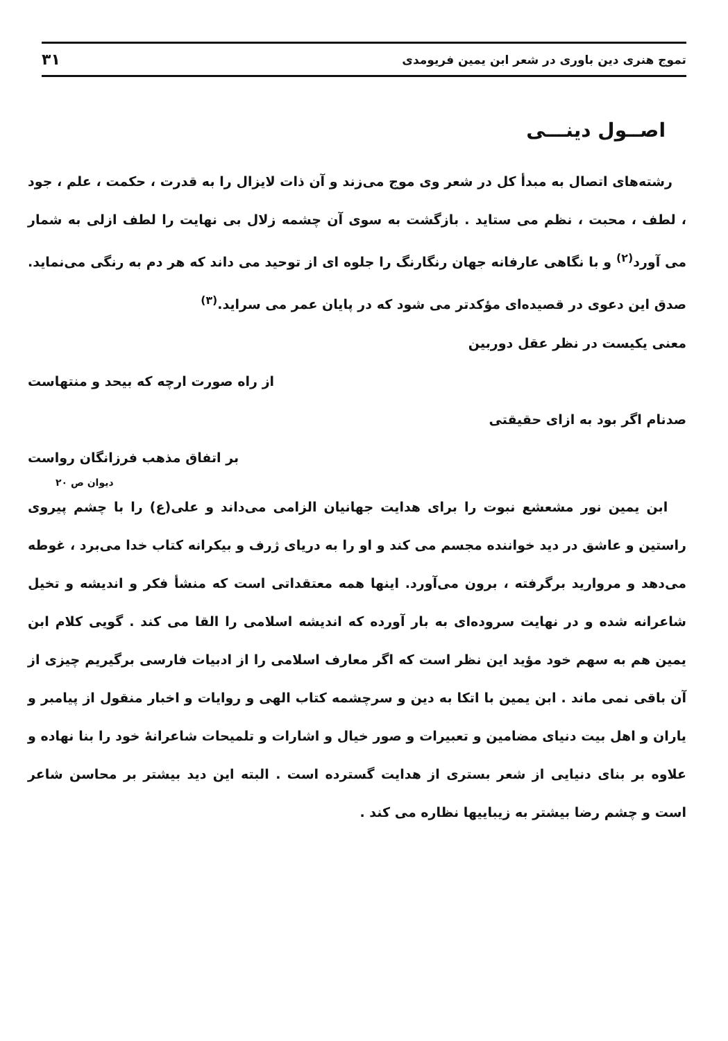تموج هنری دین باوری در شعر ابن یمین فریومدی ۳۱
اصــول دینـــی
رشته‌های اتصال به مبدأ کل در شعر وی موج می‌زند و آن ذات لایزال را به قدرت ، حکمت ، علم ، جود ، لطف ، محبت ، نظم می ستاید . بازگشت به سوی آن چشمه زلال بی نهایت را لطف ازلی به شمار می آورد<sup>(۲)</sup> و با نگاهی عارفانه جهان رنگارنگ را جلوه ای از توحید می داند که هر دم به رنگی می‌نماید. صدق این دعوی در قصیده‌ای مؤکدتر می شود که در پایان عمر می سراید.<sup>(۳)</sup>
معنی یکیست در نظر عقل دوربین
از راه صورت ارچه که بیحد و منتهاست
صدنام اگر بود به ازای حقیقتی
بر اتفاق مذهب فرزانگان رواست
دیوان ص ۲۰
ابن یمین نور مشعشع نبوت را برای هدایت جهانیان الزامی می‌داند و علی(ع) را با چشم پیروی راستین و عاشق در دید خواننده مجسم می کند و او را به دریای ژرف و بیکرانه کتاب خدا می‌برد ، غوطه می‌دهد و مروارید برگرفته ، برون می‌آورد. اینها همه معتقداتی است که منشأ فکر و اندیشه و تخیل شاعرانه شده و در نهایت سروده‌ای به بار آورده که اندیشه اسلامی را القا می کند . گویی کلام ابن یمین هم به سهم خود مؤید این نظر است که اگر معارف اسلامی را از ادبیات فارسی برگیریم چیزی از آن باقی نمی ماند . ابن یمین با اتکا به دین و سرچشمه کتاب الهی و روایات و اخبار منقول از پیامبر و یاران و اهل بیت دنیای مضامین و تعبیرات و صور خیال و اشارات و تلمیحات شاعرانهٔ خود را بنا نهاده و علاوه بر بنای دنیایی از شعر بستری از هدایت گسترده است . البته این دید بیشتر بر محاسن شاعر است و چشم رضا بیشتر به زیباییها نظاره می کند .